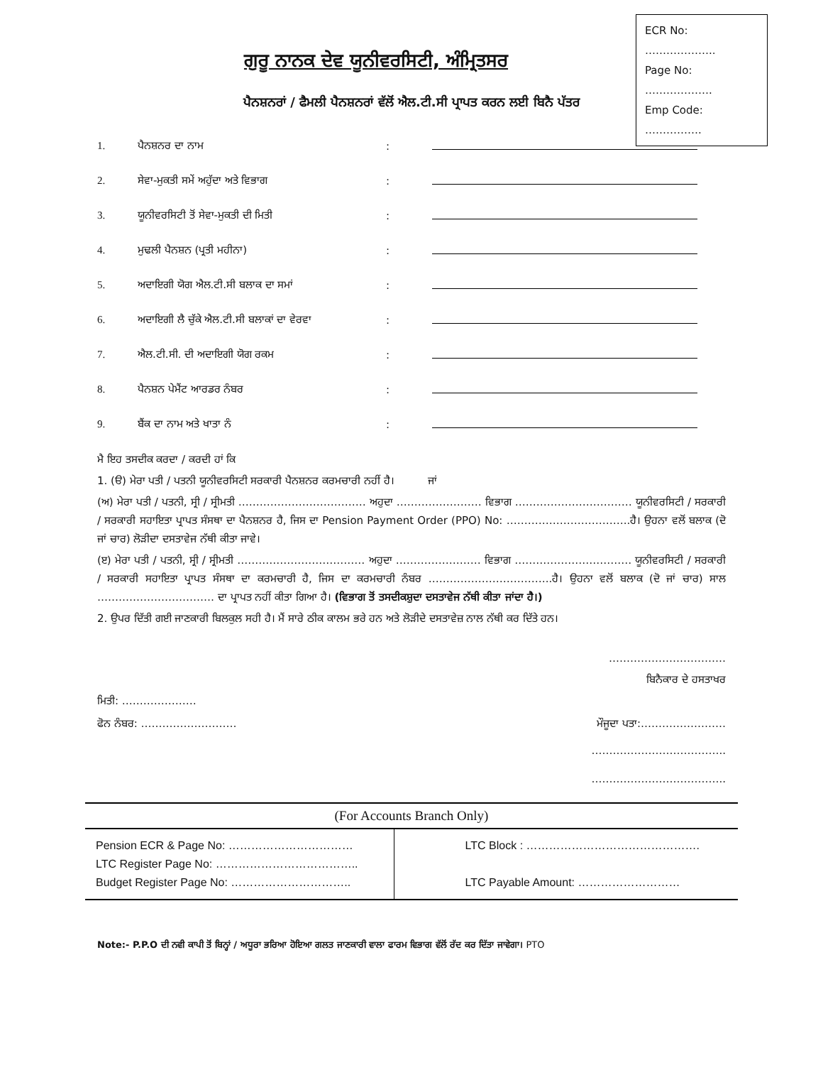ECR No: ………………..
Page No: ……………….
Emp Code: …………….
ਗੁਰੂ ਨਾਨਕ ਦੇਵ ਯੂਨੀਵਰਸਿਟੀ, ਅੰਮ੍ਰਿਤਸਰ
ਪੈਨਸ਼ਨਰਾਂ / ਫੈਮਲੀ ਪੈਨਸ਼ਨਰਾਂ ਵੱਲੋਂ ਐਲ.ਟੀ.ਸੀ ਪ੍ਰਾਪਤ ਕਰਨ ਲਈ ਬਿਨੈ ਪੱਤਰ
1. ਪੈਨਸ਼ਨਰ ਦਾ ਨਾਮ:
2. ਸੇਵਾ-ਮੁਕਤੀ ਸਮੇਂ ਅਹੁੱਦਾ ਅਤੇ ਵਿਭਾਗ:
3. ਯੂਨੀਵਰਸਿਟੀ ਤੋਂ ਸੇਵਾ-ਮੁਕਤੀ ਦੀ ਮਿਤੀ:
4. ਮੁਢਲੀ ਪੈਨਸ਼ਨ (ਪ੍ਰਤੀ ਮਹੀਨਾ):
5. ਅਦਾਇਗੀ ਯੋਗ ਐਲ.ਟੀ.ਸੀ ਬਲਾਕ ਦਾ ਸਮਾਂ:
6. ਅਦਾਇਗੀ ਲੈ ਚੁੱਕੇ ਐਲ.ਟੀ.ਸੀ ਬਲਾਕਾਂ ਦਾ ਵੇਰਵਾ:
7. ਐਲ.ਟੀ.ਸੀ. ਦੀ ਅਦਾਇਗੀ ਯੋਗ ਰਕਮ:
8. ਪੈਨਸ਼ਨ ਪੇਮੈਂਟ ਆਰਡਰ ਨੰਬਰ:
9. ਬੈਂਕ ਦਾ ਨਾਮ ਅਤੇ ਖਾਤਾ ਨੰ:
ਮੈ ਇਹ ਤਸਦੀਕ ਕਰਦਾ / ਕਰਦੀ ਹਾਂ ਕਿ
1. (ੳ) ਮੇਰਾ ਪਤੀ / ਪਤਨੀ ਯੂਨੀਵਰਸਿਟੀ ਸਰਕਾਰੀ ਪੈਨਸ਼ਨਰ ਕਰਮਚਾਰੀ ਨਹੀਂ ਹੈ। ਜਾਂ
(ਅ) ਮੇਰਾ ਪਤੀ / ਪਤਨੀ, ਸ੍ਰੀ / ਸ੍ਰੀਮਤੀ ……………………………… ਅਹੁਦਾ …………………… ਵਿਭਾਗ …………………………… ਯੂਨੀਵਰਸਿਟੀ / ਸਰਕਾਰੀ / ਸਰਕਾਰੀ ਸਹਾਇਤਾ ਪ੍ਰਾਪਤ ਸੰਸਥਾ ਦਾ ਪੈਨਸ਼ਨਰ ਹੈ, ਜਿਸ ਦਾ Pension Payment Order (PPO) No: ……………………………..ਹੈ। ਉਹਨਾ ਵਲੋਂ ਬਲਾਕ (ਦੋ ਜਾਂ ਚਾਰ) ਲੋੜੀਦਾ ਦਸਤਾਵੇਜ ਨੱਥੀ ਕੀਤਾ ਜਾਵੇ।
(ੲ) ਮੇਰਾ ਪਤੀ / ਪਤਨੀ, ਸ੍ਰੀ / ਸ੍ਰੀਮਤੀ ……………………………… ਅਹੁਦਾ …………………… ਵਿਭਾਗ …………………………… ਯੂਨੀਵਰਸਿਟੀ / ਸਰਕਾਰੀ / ਸਰਕਾਰੀ ਸਹਾਇਤਾ ਪ੍ਰਾਪਤ ਸੰਸਥਾ ਦਾ ਕਰਮਚਾਰੀ ਹੈ, ਜਿਸ ਦਾ ਕਰਮਚਾਰੀ ਨੰਬਰ ……………………………..ਹੈ। ਉਹਨਾ ਵਲੋਂ ਬਲਾਕ (ਦੋ ਜਾਂ ਚਾਰ) ਸਾਲ …………………………… ਦਾ ਪ੍ਰਾਪਤ ਨਹੀਂ ਕੀਤਾ ਗਿਆ ਹੈ। (ਵਿਭਾਗ ਤੋਂ ਤਸਦੀਕਸ਼ੁਦਾ ਦਸਤਾਵੇਜ ਨੱਥੀ ਕੀਤਾ ਜਾਂਦਾ ਹੈ।)
2. ਉਪਰ ਦਿੱਤੀ ਗਈ ਜਾਣਕਾਰੀ ਬਿਲਕੁਲ ਸਹੀ ਹੈ। ਮੈਂ ਸਾਰੇ ਠੀਕ ਕਾਲਮ ਭਰੇ ਹਨ ਅਤੇ ਲੋੜੀਦੇ ਦਸਤਾਵੇਜ਼ ਨਾਲ ਨੱਥੀ ਕਰ ਦਿੱਤੇ ਹਨ।
……………………………
ਬਿਨੈਕਾਰ ਦੇ ਹਸਤਾਖਰ
ਮਿਤੀ: …………………
ਫੋਨ ਨੰਬਰ: ……………………… ਮੌਜੂਦਾ ਪਤਾ:……………………
………………………………..
………………………………..
(For Accounts Branch Only)
| Pension ECR & Page No: …………………………… LTC Register Page No: ……………………………….. Budget Register Page No: ………………………….. | LTC Block : ………………………………………. LTC Payable Amount: ……………………… |
Note:- P.P.O ਦੀ ਨਵੀ ਕਾਪੀ ਤੋਂ ਬਿਨ੍ਹਾਂ / ਅਧੂਰਾ ਭਰਿਆ ਹੋਇਆ ਗਲਤ ਜਾਣਕਾਰੀ ਵਾਲਾ ਫਾਰਮ ਵਿਭਾਗ ਵੱਲੋਂ ਰੱਦ ਕਰ ਦਿੱਤਾ ਜਾਵੇਗਾ। PTO